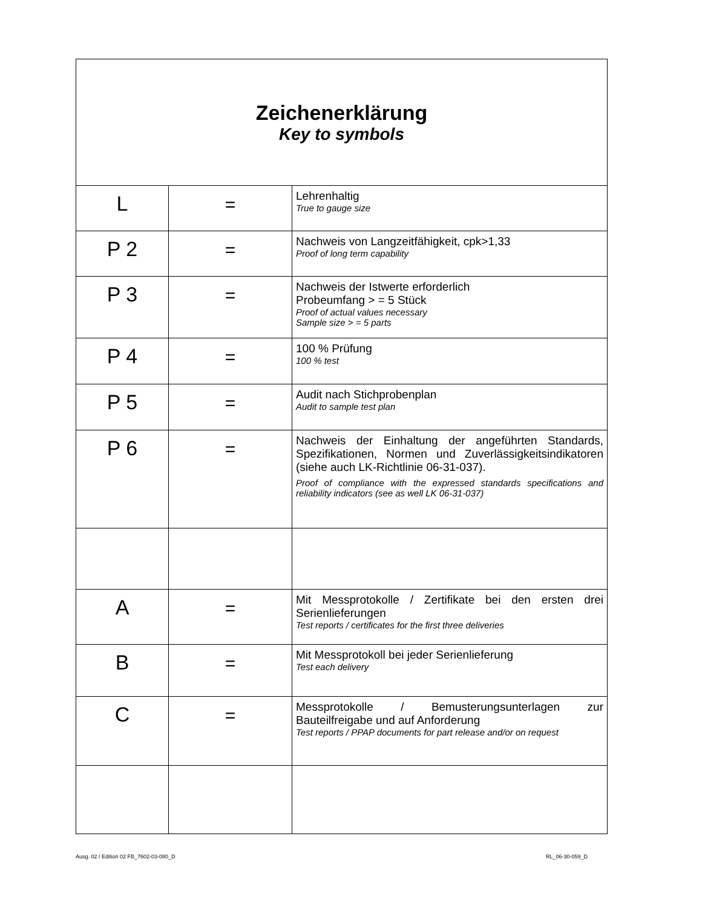| Zeichenerklärung Key to symbols | | |
| L | = | Lehrenhaltig True to gauge size |
| P 2 | = | Nachweis von Langzeitfähigkeit, cpk>1,33 Proof of long term capability |
| P 3 | = | Nachweis der Istwerte erforderlich Probeumfang > = 5 Stück Proof of actual values necessary Sample size > = 5 parts |
| P 4 | = | 100 % Prüfung 100 % test |
| P 5 | = | Audit nach Stichprobenplan Audit to sample test plan |
| P 6 | = | Nachweis der Einhaltung der angeführten Standards, Spezifikationen, Normen und Zuverlässigkeitsindikatoren (siehe auch LK-Richtlinie 06-31-037). Proof of compliance with the expressed standards specifications and reliability indicators (see as well LK 06-31-037) |
| A | = | Mit Messprotokolle / Zertifikate bei den ersten drei Serienlieferungen Test reports / certificates for the first three deliveries |
| B | = | Mit Messprotokoll bei jeder Serienlieferung Test each delivery |
| C | = | Messprotokolle / Bemusterungsunterlagen zur Bauteilfreigabe und auf Anforderung Test reports / PPAP documents for part release and/or on request |
Ausg. 02 / Edition 02 FB_7602-03-080_D
RL_06-30-059_D